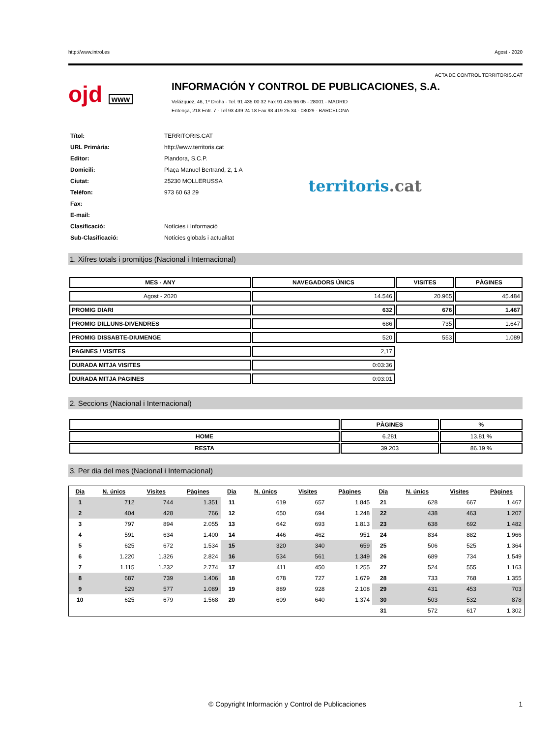http://www.introl.es Agost - 2020
ACTA DE CONTROL TERRITORIS.CAT
ojd www
INFORMACIÓN Y CONTROL DE PUBLICACIONES, S.A.
Velázquez, 46, 1º Drcha - Tel. 91 435 00 32 Fax 91 435 96 05 - 28001 - MADRID
Entença, 218 Entr. 7 - Tel 93 439 24 18 Fax 93 419 25 34 - 08029 - BARCELONA
| Títol: | TERRITORIS.CAT |
| URL Primària: | http://www.territoris.cat |
| Editor: | Plandora, S.C.P. |
| Domicili: | Plaça Manuel Bertrand, 2, 1 A |
| Ciutat: | 25230 MOLLERUSSA |
| Teléfon: | 973 60 63 29 |
| Fax: | |
| E-mail: | |
| Clasificació: | Notícies i Informació |
| Sub-Clasificació: | Notícies globals i actualitat |
territoris.cat
1. Xifres totals i promitjos (Nacional i Internacional)
| MES - ANY | NAVEGADORS ÚNICS | VISITES | PÀGINES |
| --- | --- | --- | --- |
| Agost - 2020 | 14.546 | 20.965 | 45.484 |
| PROMIG DIARI | 632 | 676 | 1.467 |
| PROMIG DILLUNS-DIVENDRES | 686 | 735 | 1.647 |
| PROMIG DISSABTE-DIUMENGE | 520 | 553 | 1.089 |
| PAGINES / VISITES | 2,17 | | |
| DURADA MITJA VISITES | 0:03:36 | | |
| DURADA MITJA PAGINES | 0:03:01 | | |
2. Seccions (Nacional i Internacional)
| | PÀGINES | % |
| --- | --- | --- |
| HOME | 6.281 | 13.81 % |
| RESTA | 39.203 | 86.19 % |
3. Per dia del mes (Nacional i Internacional)
| Dia | N. únics | Visites | Pàgines | Dia | N. únics | Visites | Pàgines | Dia | N. únics | Visites | Pàgines |
| --- | --- | --- | --- | --- | --- | --- | --- | --- | --- | --- | --- |
| 1 | 712 | 744 | 1.351 | 11 | 619 | 657 | 1.845 | 21 | 628 | 667 | 1.467 |
| 2 | 404 | 428 | 766 | 12 | 650 | 694 | 1.248 | 22 | 438 | 463 | 1.207 |
| 3 | 797 | 894 | 2.055 | 13 | 642 | 693 | 1.813 | 23 | 638 | 692 | 1.482 |
| 4 | 591 | 634 | 1.400 | 14 | 446 | 462 | 951 | 24 | 834 | 882 | 1.966 |
| 5 | 625 | 672 | 1.534 | 15 | 320 | 340 | 659 | 25 | 506 | 525 | 1.364 |
| 6 | 1.220 | 1.326 | 2.824 | 16 | 534 | 561 | 1.349 | 26 | 689 | 734 | 1.549 |
| 7 | 1.115 | 1.232 | 2.774 | 17 | 411 | 450 | 1.255 | 27 | 524 | 555 | 1.163 |
| 8 | 687 | 739 | 1.406 | 18 | 678 | 727 | 1.679 | 28 | 733 | 768 | 1.355 |
| 9 | 529 | 577 | 1.089 | 19 | 889 | 928 | 2.108 | 29 | 431 | 453 | 703 |
| 10 | 625 | 679 | 1.568 | 20 | 609 | 640 | 1.374 | 30 | 503 | 532 | 878 |
| | | | | | | | | 31 | 572 | 617 | 1.302 |
© Copyright Información y Control de Publicaciones 1